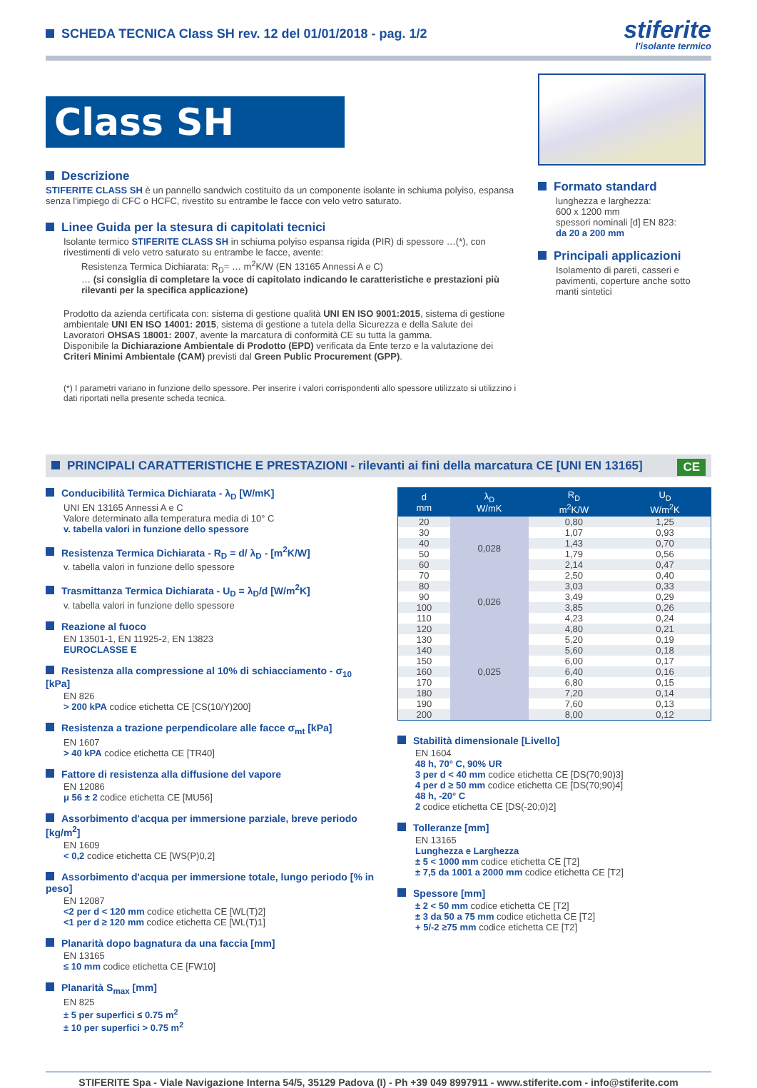SCHEDA TECNICA Class SH rev. 12 del 01/01/2018 - pag. 1/2
stiferite
l'isolante termico
Class SH
Descrizione
STIFERITE CLASS SH è un pannello sandwich costituito da un componente isolante in schiuma polyiso, espansa senza l'impiego di CFC o HCFC, rivestito su entrambe le facce con velo vetro saturato.
Linee Guida per la stesura di capitolati tecnici
Isolante termico STIFERITE CLASS SH in schiuma polyiso espansa rigida (PIR) di spessore …(*), con rivestimenti di velo vetro saturato su entrambe le facce, avente:
Resistenza Termica Dichiarata: R<sub>D</sub>= … m<sup>2</sup>K/W (EN 13165 Annessi A e C)
… (si consiglia di completare la voce di capitolato indicando le caratteristiche e prestazioni più rilevanti per la specifica applicazione)
Prodotto da azienda certificata con: sistema di gestione qualità UNI EN ISO 9001:2015, sistema di gestione ambientale UNI EN ISO 14001: 2015, sistema di gestione a tutela della Sicurezza e della Salute dei Lavoratori OHSAS 18001: 2007, avente la marcatura di conformità CE su tutta la gamma.
Disponibile la Dichiarazione Ambientale di Prodotto (EPD) verificata da Ente terzo e la valutazione dei Criteri Minimi Ambientale (CAM) previsti dal Green Public Procurement (GPP).
(*) I parametri variano in funzione dello spessore. Per inserire i valori corrispondenti allo spessore utilizzato si utilizzino i dati riportati nella presente scheda tecnica.
Formato standard
lunghezza e larghezza:
600 x 1200 mm
spessori nominali [d] EN 823:
da 20 a 200 mm
Principali applicazioni
Isolamento di pareti, casseri e pavimenti, coperture anche sotto manti sintetici
PRINCIPALI CARATTERISTICHE E PRESTAZIONI - rilevanti ai fini della marcatura CE [UNI EN 13165] CE
Conducibilità Termica Dichiarata - λ<sub>D</sub> [W/mK]
UNI EN 13165 Annessi A e C
Valore determinato alla temperatura media di 10° C
v. tabella valori in funzione dello spessore
Resistenza Termica Dichiarata - R<sub>D</sub> = d/ λ<sub>D</sub> - [m<sup>2</sup>K/W]
v. tabella valori in funzione dello spessore
Trasmittanza Termica Dichiarata - U<sub>D</sub> = λ<sub>D</sub>/d [W/m<sup>2</sup>K]
v. tabella valori in funzione dello spessore
Reazione al fuoco
EN 13501-1, EN 11925-2, EN 13823
EUROCLASSE E
Resistenza alla compressione al 10% di schiacciamento - σ<sub>10</sub> [kPa]
EN 826
> 200 kPA codice etichetta CE [CS(10/Y)200]
Resistenza a trazione perpendicolare alle facce σ<sub>mt</sub> [kPa]
EN 1607
> 40 kPA codice etichetta CE [TR40]
Fattore di resistenza alla diffusione del vapore
EN 12086
μ 56 ± 2 codice etichetta CE [MU56]
Assorbimento d'acqua per immersione parziale, breve periodo [kg/m<sup>2</sup>]
EN 1609
< 0,2 codice etichetta CE [WS(P)0,2]
Assorbimento d'acqua per immersione totale, lungo periodo [% in peso]
EN 12087
<2 per d < 120 mm codice etichetta CE [WL(T)2]
<1 per d ≥ 120 mm codice etichetta CE [WL(T)1]
Planarità dopo bagnatura da una faccia [mm]
EN 13165
≤ 10 mm codice etichetta CE [FW10]
Planarità S<sub>max</sub> [mm]
EN 825
± 5 per superfici ≤ 0.75 m<sup>2</sup>
± 10 per superfici > 0.75 m<sup>2</sup>
| d mm | λ<sub>D</sub> W/mK | R<sub>D</sub> m<sup>2</sup>K/W | U<sub>D</sub> W/m<sup>2</sup>K |
| --- | --- | --- | --- |
| 20 | 0,028 | 0,80 | 1,25 |
| 30 | | 1,07 | 0,93 |
| 40 | | 1,43 | 0,70 |
| 50 | | 1,79 | 0,56 |
| 60 | | 2,14 | 0,47 |
| 70 | | 2,50 | 0,40 |
| 80 | 0,026 | 3,03 | 0,33 |
| 90 | | 3,49 | 0,29 |
| 100 | | 3,85 | 0,26 |
| 110 | | 4,23 | 0,24 |
| 120 | 0,025 | 4,80 | 0,21 |
| 130 | | 5,20 | 0,19 |
| 140 | | 5,60 | 0,18 |
| 150 | | 6,00 | 0,17 |
| 160 | | 6,40 | 0,16 |
| 170 | | 6,80 | 0,15 |
| 180 | | 7,20 | 0,14 |
| 190 | | 7,60 | 0,13 |
| 200 | | 8,00 | 0,12 |
Stabilità dimensionale [Livello]
EN 1604
48 h, 70° C, 90% UR
3 per d < 40 mm codice etichetta CE [DS(70;90)3]
4 per d ≥ 50 mm codice etichetta CE [DS(70;90)4]
48 h, -20° C
2 codice etichetta CE [DS(-20;0)2]
Tolleranze [mm]
EN 13165
Lunghezza e Larghezza
± 5 < 1000 mm codice etichetta CE [T2]
± 7,5 da 1001 a 2000 mm codice etichetta CE [T2]
Spessore [mm]
± 2 < 50 mm codice etichetta CE [T2]
± 3 da 50 a 75 mm codice etichetta CE [T2]
+ 5/-2 ≥75 mm codice etichetta CE [T2]
STIFERITE Spa - Viale Navigazione Interna 54/5, 35129 Padova (I) - Ph +39 049 8997911 - www.stiferite.com - info@stiferite.com